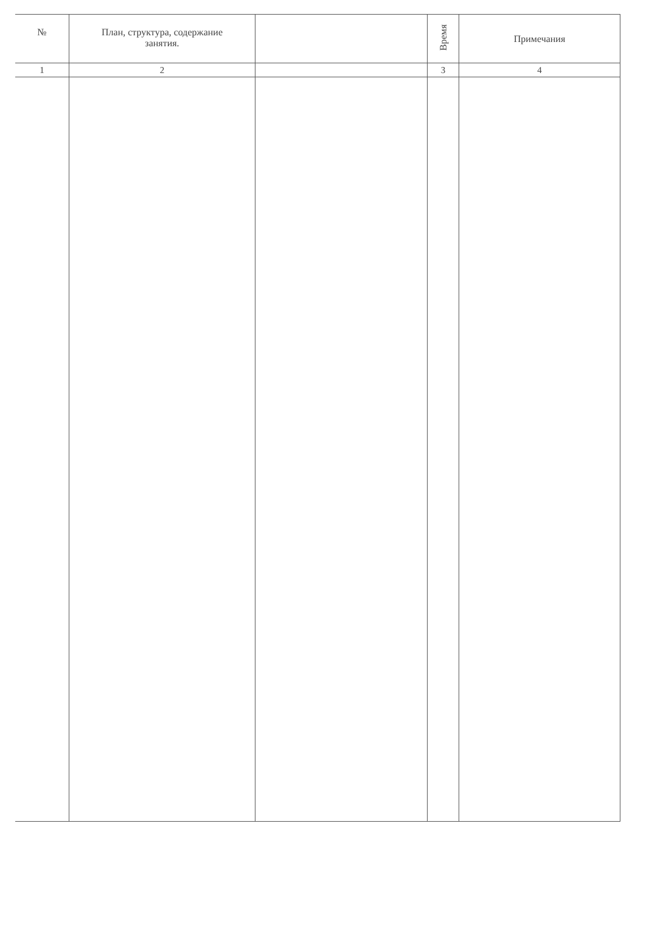| № | План, структура, содержание занятия. | | Время | Примечания |
| --- | --- | --- | --- | --- |
| 1 | 2 | | 3 | 4 |